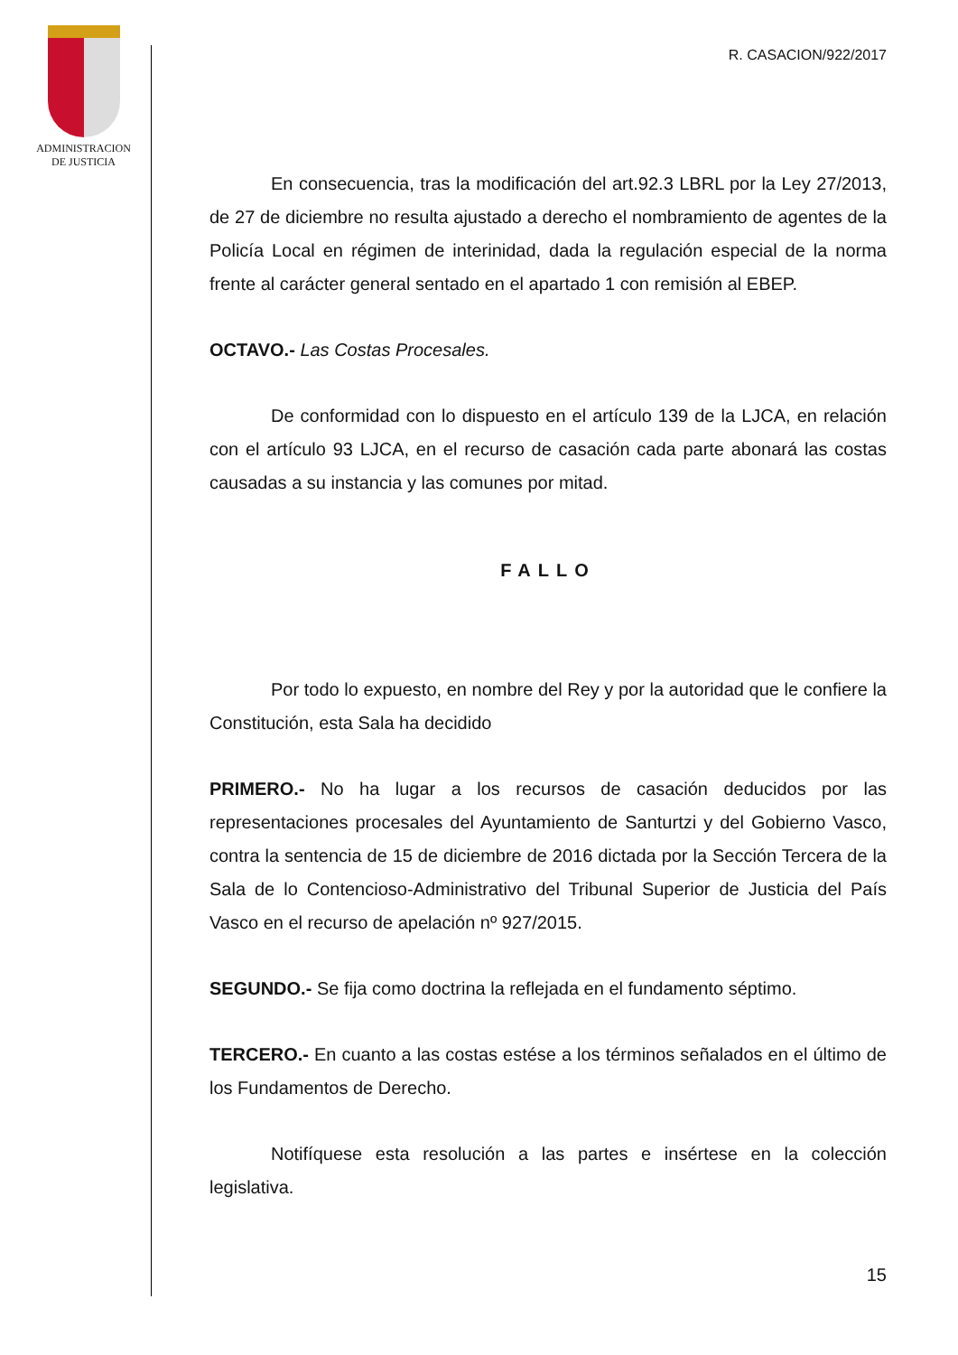ADMINISTRACION
DE JUSTICIA
R. CASACION/922/2017
En consecuencia, tras la modificación del art.92.3 LBRL por la Ley 27/2013, de 27 de diciembre no resulta ajustado a derecho el nombramiento de agentes de la Policía Local en régimen de interinidad, dada la regulación especial de la norma frente al carácter general sentado en el apartado 1 con remisión al EBEP.
OCTAVO.- Las Costas Procesales.
De conformidad con lo dispuesto en el artículo 139 de la LJCA, en relación con el artículo 93 LJCA, en el recurso de casación cada parte abonará las costas causadas a su instancia y las comunes por mitad.
FALLO
Por todo lo expuesto, en nombre del Rey y por la autoridad que le confiere la Constitución, esta Sala ha decidido
PRIMERO.- No ha lugar a los recursos de casación deducidos por las representaciones procesales del Ayuntamiento de Santurtzi y del Gobierno Vasco, contra la sentencia de 15 de diciembre de 2016 dictada por la Sección Tercera de la Sala de lo Contencioso-Administrativo del Tribunal Superior de Justicia del País Vasco en el recurso de apelación nº 927/2015.
SEGUNDO.- Se fija como doctrina la reflejada en el fundamento séptimo.
TERCERO.- En cuanto a las costas estése a los términos señalados en el último de los Fundamentos de Derecho.
Notifíquese esta resolución a las partes e insértese en la colección legislativa.
15